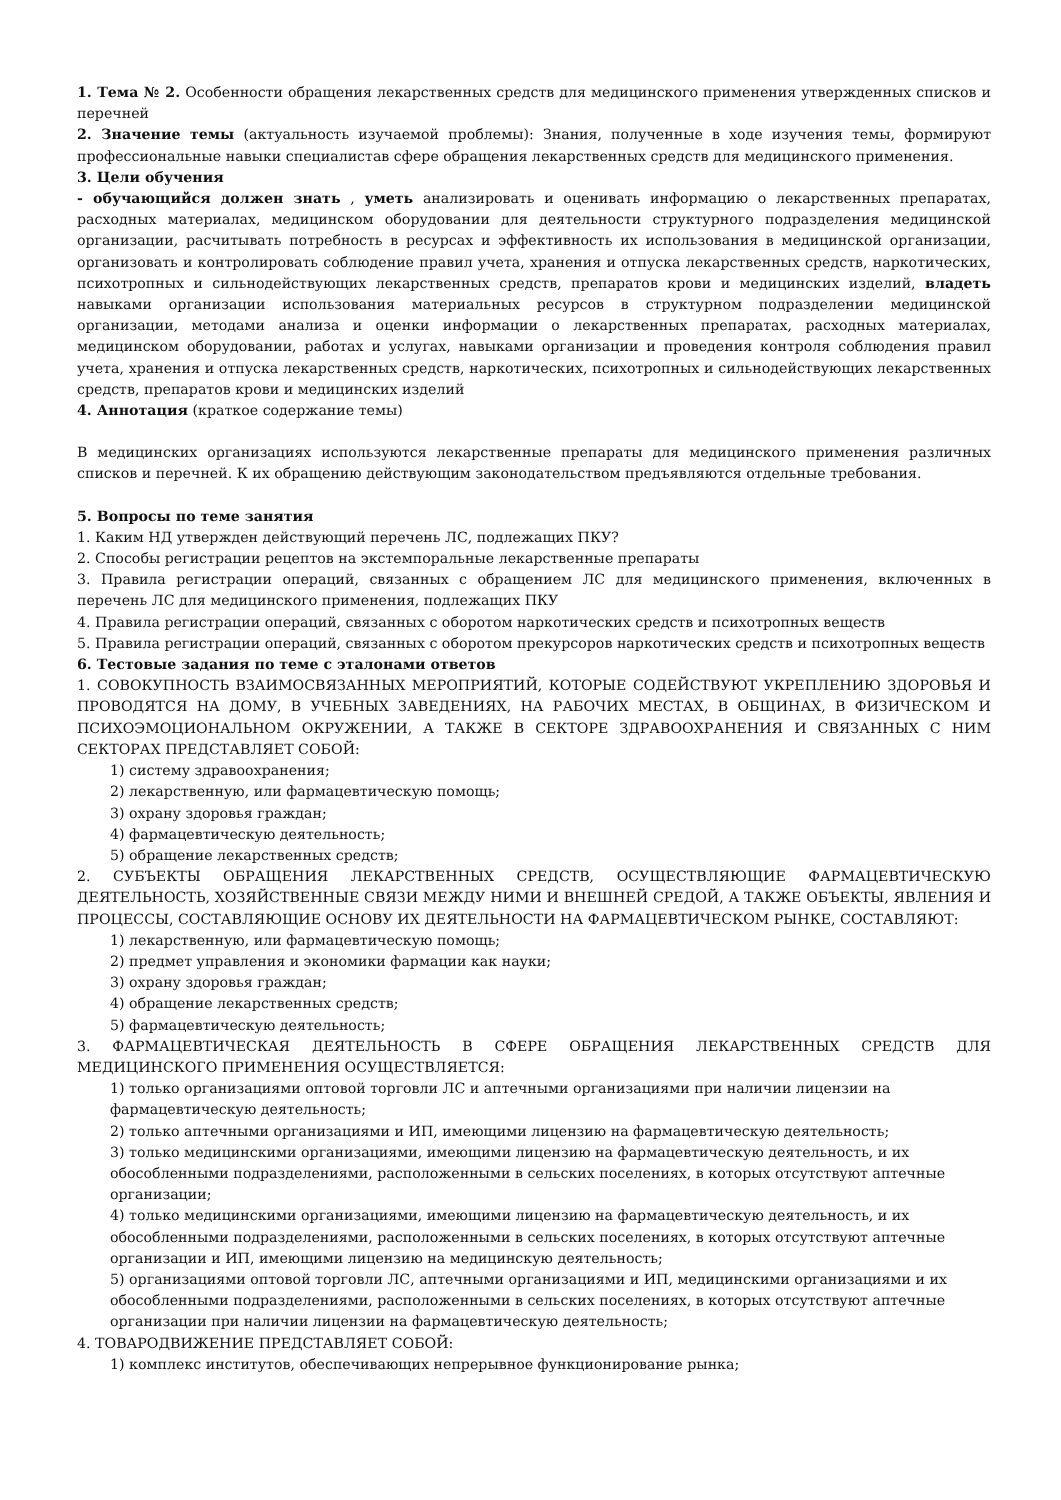1. Тема № 2. Особенности обращения лекарственных средств для медицинского применения утвержденных списков и перечней
2. Значение темы (актуальность изучаемой проблемы): Знания, полученные в ходе изучения темы, формируют профессиональные навыки специалистав сфере обращения лекарственных средств для медицинского применения.
3. Цели обучения
- обучающийся должен знать , уметь анализировать и оценивать информацию о лекарственных препаратах, расходных материалах, медицинском оборудовании для деятельности структурного подразделения медицинской организации, расчитывать потребность в ресурсах и эффективность их использования в медицинской организации, организовать и контролировать соблюдение правил учета, хранения и отпуска лекарственных средств, наркотических, психотропных и сильнодействующих лекарственных средств, препаратов крови и медицинских изделий, владеть навыками организации использования материальных ресурсов в структурном подразделении медицинской организации, методами анализа и оценки информации о лекарственных препаратах, расходных материалах, медицинском оборудовании, работах и услугах, навыками организации и проведения контроля соблюдения правил учета, хранения и отпуска лекарственных средств, наркотических, психотропных и сильнодействующих лекарственных средств, препаратов крови и медицинских изделий
4. Аннотация (краткое содержание темы)
В медицинских организациях используются лекарственные препараты для медицинского применения различных списков и перечней. К их обращению действующим законодательством предъявляются отдельные требования.
5. Вопросы по теме занятия
1. Каким НД утвержден действующий перечень ЛС, подлежащих ПКУ?
2. Способы регистрации рецептов на экстемпоральные лекарственные препараты
3. Правила регистрации операций, связанных с обращением ЛС для медицинского применения, включенных в перечень ЛС для медицинского применения, подлежащих ПКУ
4. Правила регистрации операций, связанных с оборотом наркотических средств и психотропных веществ
5. Правила регистрации операций, связанных с оборотом прекурсоров наркотических средств и психотропных веществ
6. Тестовые задания по теме с эталонами ответов
1. СОВОКУПНОСТЬ ВЗАИМОСВЯЗАННЫХ МЕРОПРИЯТИЙ, КОТОРЫЕ СОДЕЙСТВУЮТ УКРЕПЛЕНИЮ ЗДОРОВЬЯ И ПРОВОДЯТСЯ НА ДОМУ, В УЧЕБНЫХ ЗАВЕДЕНИЯХ, НА РАБОЧИХ МЕСТАХ, В ОБЩИНАХ, В ФИЗИЧЕСКОМ И ПСИХОЭМОЦИОНАЛЬНОМ ОКРУЖЕНИИ, А ТАКЖЕ В СЕКТОРЕ ЗДРАВООХРАНЕНИЯ И СВЯЗАННЫХ С НИМ СЕКТОРАХ ПРЕДСТАВЛЯЕТ СОБОЙ:
1) систему здравоохранения;
2) лекарственную, или фармацевтическую помощь;
3) охрану здоровья граждан;
4) фармацевтическую деятельность;
5) обращение лекарственных средств;
2. СУБЪЕКТЫ ОБРАЩЕНИЯ ЛЕКАРСТВЕННЫХ СРЕДСТВ, ОСУЩЕСТВЛЯЮЩИЕ ФАРМАЦЕВТИЧЕСКУЮ ДЕЯТЕЛЬНОСТЬ, ХОЗЯЙСТВЕННЫЕ СВЯЗИ МЕЖДУ НИМИ И ВНЕШНЕЙ СРЕДОЙ, А ТАКЖЕ ОБЪЕКТЫ, ЯВЛЕНИЯ И ПРОЦЕССЫ, СОСТАВЛЯЮЩИЕ ОСНОВУ ИХ ДЕЯТЕЛЬНОСТИ НА ФАРМАЦЕВТИЧЕСКОМ РЫНКЕ, СОСТАВЛЯЮТ:
1) лекарственную, или фармацевтическую помощь;
2) предмет управления и экономики фармации как науки;
3) охрану здоровья граждан;
4) обращение лекарственных средств;
5) фармацевтическую деятельность;
3. ФАРМАЦЕВТИЧЕСКАЯ ДЕЯТЕЛЬНОСТЬ В СФЕРЕ ОБРАЩЕНИЯ ЛЕКАРСТВЕННЫХ СРЕДСТВ ДЛЯ МЕДИЦИНСКОГО ПРИМЕНЕНИЯ ОСУЩЕСТВЛЯЕТСЯ:
1) только организациями оптовой торговли ЛС и аптечными организациями при наличии лицензии на фармацевтическую деятельность;
2) только аптечными организациями и ИП, имеющими лицензию на фармацевтическую деятельность;
3) только медицинскими организациями, имеющими лицензию на фармацевтическую деятельность, и их обособленными подразделениями, расположенными в сельских поселениях, в которых отсутствуют аптечные организации;
4) только медицинскими организациями, имеющими лицензию на фармацевтическую деятельность, и их обособленными подразделениями, расположенными в сельских поселениях, в которых отсутствуют аптечные организации и ИП, имеющими лицензию на медицинскую деятельность;
5) организациями оптовой торговли ЛС, аптечными организациями и ИП, медицинскими организациями и их обособленными подразделениями, расположенными в сельских поселениях, в которых отсутствуют аптечные организации при наличии лицензии на фармацевтическую деятельность;
4. ТОВАРОДВИЖЕНИЕ ПРЕДСТАВЛЯЕТ СОБОЙ:
1) комплекс институтов, обеспечивающих непрерывное функционирование рынка;